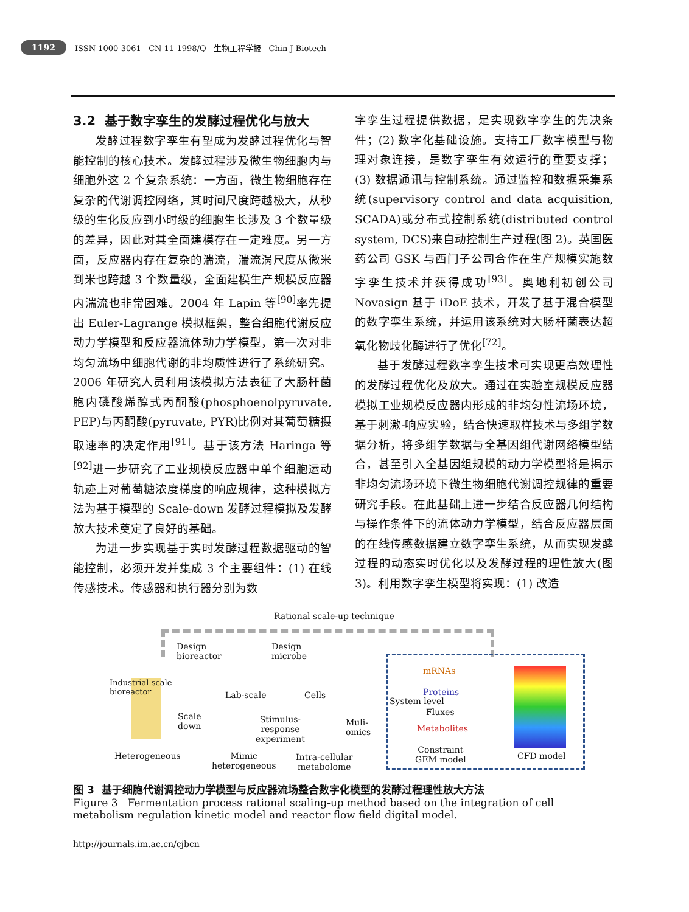1192 ISSN 1000-3061 CN 11-1998/Q 生物工程学报 Chin J Biotech
3.2 基于数字孪生的发酵过程优化与放大
发酵过程数字孪生有望成为发酵过程优化与智能控制的核心技术。发酵过程涉及微生物细胞内与细胞外这 2 个复杂系统：一方面，微生物细胞存在复杂的代谢调控网络，其时间尺度跨越极大，从秒级的生化反应到小时级的细胞生长涉及 3 个数量级的差异，因此对其全面建模存在一定难度。另一方面，反应器内存在复杂的湍流，湍流涡尺度从微米到米也跨越 3 个数量级，全面建模生产规模反应器内湍流也非常困难。2004 年 Lapin 等<sup>[90]</sup>率先提出 Euler-Lagrange 模拟框架，整合细胞代谢反应动力学模型和反应器流体动力学模型，第一次对非均匀流场中细胞代谢的非均质性进行了系统研究。2006 年研究人员利用该模拟方法表征了大肠杆菌胞内磷酸烯醇式丙酮酸(phosphoenolpyruvate, PEP)与丙酮酸(pyruvate, PYR)比例对其葡萄糖摄取速率的决定作用<sup>[91]</sup>。基于该方法 Haringa 等<sup>[92]</sup>进一步研究了工业规模反应器中单个细胞运动轨迹上对葡萄糖浓度梯度的响应规律，这种模拟方法为基于模型的 Scale-down 发酵过程模拟及发酵放大技术奠定了良好的基础。
为进一步实现基于实时发酵过程数据驱动的智能控制，必须开发并集成 3 个主要组件：(1) 在线传感技术。传感器和执行器分别为数
字孪生过程提供数据，是实现数字孪生的先决条件；(2) 数字化基础设施。支持工厂数字模型与物理对象连接，是数字孪生有效运行的重要支撑；(3) 数据通讯与控制系统。通过监控和数据采集系统(supervisory control and data acquisition, SCADA)或分布式控制系统(distributed control system, DCS)来自动控制生产过程(图 2)。英国医药公司 GSK 与西门子公司合作在生产规模实施数字孪生技术并获得成功<sup>[93]</sup>。奥地利初创公司 Novasign 基于 iDoE 技术，开发了基于混合模型的数字孪生系统，并运用该系统对大肠杆菌表达超氧化物歧化酶进行了优化<sup>[72]</sup>。
基于发酵过程数字孪生技术可实现更高效理性的发酵过程优化及放大。通过在实验室规模反应器模拟工业规模反应器内形成的非均匀性流场环境，基于刺激-响应实验，结合快速取样技术与多组学数据分析，将多组学数据与全基因组代谢网络模型结合，甚至引入全基因组规模的动力学模型将是揭示非均匀流场环境下微生物细胞代谢调控规律的重要研究手段。在此基础上进一步结合反应器几何结构与操作条件下的流体动力学模型，结合反应器层面的在线传感数据建立数字孪生系统，从而实现发酵过程的动态实时优化以及发酵过程的理性放大(图 3)。利用数字孪生模型将实现：(1) 改造
Rational scale-up technique
Design
bioreactor
Design
microbe
Industrial-scale
bioreactor
Scale
down
Lab-scale
Stimulus-
response
experiment
Cells
Muli-
omics
System level
mRNAs
Proteins
Fluxes
Metabolites
Heterogeneous
Mimic
heterogeneous
Intra-cellular
metabolome
Constraint
GEM model
CFD model
图 3 基于细胞代谢调控动力学模型与反应器流场整合数字化模型的发酵过程理性放大方法
Figure 3 Fermentation process rational scaling-up method based on the integration of cell metabolism regulation kinetic model and reactor flow field digital model.
http://journals.im.ac.cn/cjbcn